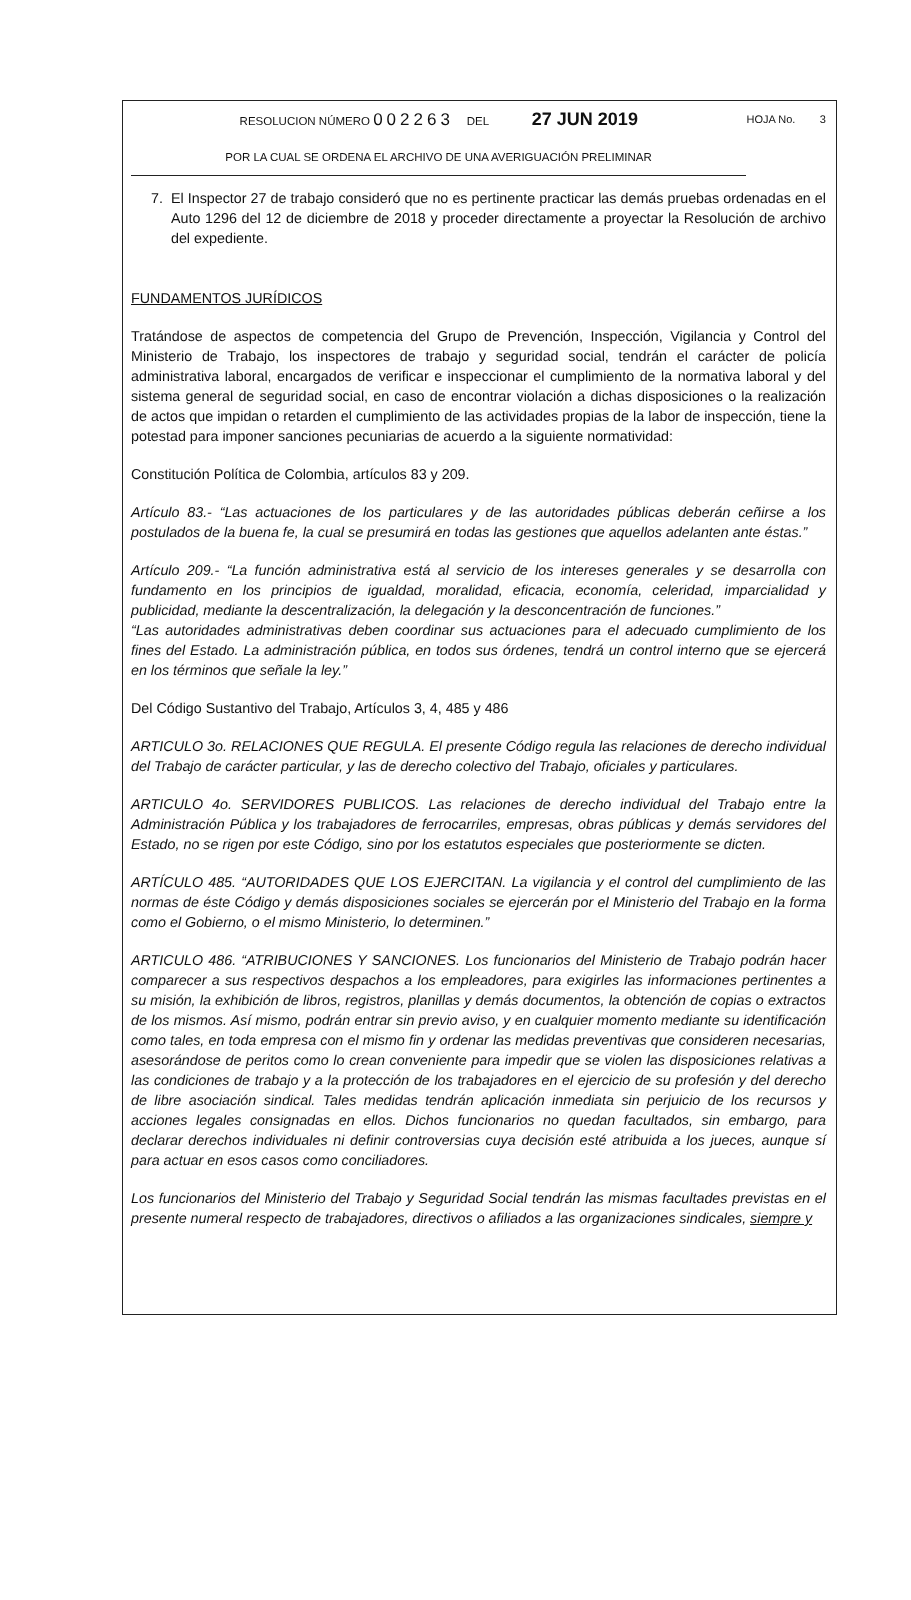HOJA No. 3 RESOLUCION NÚMERO 002263 DEL 27 JUN 2019
POR LA CUAL SE ORDENA EL ARCHIVO DE UNA AVERIGUACIÓN PRELIMINAR
7. El Inspector 27 de trabajo consideró que no es pertinente practicar las demás pruebas ordenadas en el Auto 1296 del 12 de diciembre de 2018 y proceder directamente a proyectar la Resolución de archivo del expediente.
FUNDAMENTOS JURÍDICOS
Tratándose de aspectos de competencia del Grupo de Prevención, Inspección, Vigilancia y Control del Ministerio de Trabajo, los inspectores de trabajo y seguridad social, tendrán el carácter de policía administrativa laboral, encargados de verificar e inspeccionar el cumplimiento de la normativa laboral y del sistema general de seguridad social, en caso de encontrar violación a dichas disposiciones o la realización de actos que impidan o retarden el cumplimiento de las actividades propias de la labor de inspección, tiene la potestad para imponer sanciones pecuniarias de acuerdo a la siguiente normatividad:
Constitución Política de Colombia, artículos 83 y 209.
Artículo 83.- “Las actuaciones de los particulares y de las autoridades públicas deberán ceñirse a los postulados de la buena fe, la cual se presumirá en todas las gestiones que aquellos adelanten ante éstas.”
Artículo 209.- “La función administrativa está al servicio de los intereses generales y se desarrolla con fundamento en los principios de igualdad, moralidad, eficacia, economía, celeridad, imparcialidad y publicidad, mediante la descentralización, la delegación y la desconcentración de funciones.”
“Las autoridades administrativas deben coordinar sus actuaciones para el adecuado cumplimiento de los fines del Estado. La administración pública, en todos sus órdenes, tendrá un control interno que se ejercerá en los términos que señale la ley.”
Del Código Sustantivo del Trabajo, Artículos 3, 4, 485 y 486
ARTICULO 3o. RELACIONES QUE REGULA. El presente Código regula las relaciones de derecho individual del Trabajo de carácter particular, y las de derecho colectivo del Trabajo, oficiales y particulares.
ARTICULO 4o. SERVIDORES PUBLICOS. Las relaciones de derecho individual del Trabajo entre la Administración Pública y los trabajadores de ferrocarriles, empresas, obras públicas y demás servidores del Estado, no se rigen por este Código, sino por los estatutos especiales que posteriormente se dicten.
ARTÍCULO 485. “AUTORIDADES QUE LOS EJERCITAN. La vigilancia y el control del cumplimiento de las normas de éste Código y demás disposiciones sociales se ejercerán por el Ministerio del Trabajo en la forma como el Gobierno, o el mismo Ministerio, lo determinen.”
ARTICULO 486. “ATRIBUCIONES Y SANCIONES. Los funcionarios del Ministerio de Trabajo podrán hacer comparecer a sus respectivos despachos a los empleadores, para exigirles las informaciones pertinentes a su misión, la exhibición de libros, registros, planillas y demás documentos, la obtención de copias o extractos de los mismos. Así mismo, podrán entrar sin previo aviso, y en cualquier momento mediante su identificación como tales, en toda empresa con el mismo fin y ordenar las medidas preventivas que consideren necesarias, asesorándose de peritos como lo crean conveniente para impedir que se violen las disposiciones relativas a las condiciones de trabajo y a la protección de los trabajadores en el ejercicio de su profesión y del derecho de libre asociación sindical. Tales medidas tendrán aplicación inmediata sin perjuicio de los recursos y acciones legales consignadas en ellos. Dichos funcionarios no quedan facultados, sin embargo, para declarar derechos individuales ni definir controversias cuya decisión esté atribuida a los jueces, aunque sí para actuar en esos casos como conciliadores.
Los funcionarios del Ministerio del Trabajo y Seguridad Social tendrán las mismas facultades previstas en el presente numeral respecto de trabajadores, directivos o afiliados a las organizaciones sindicales, siempre y